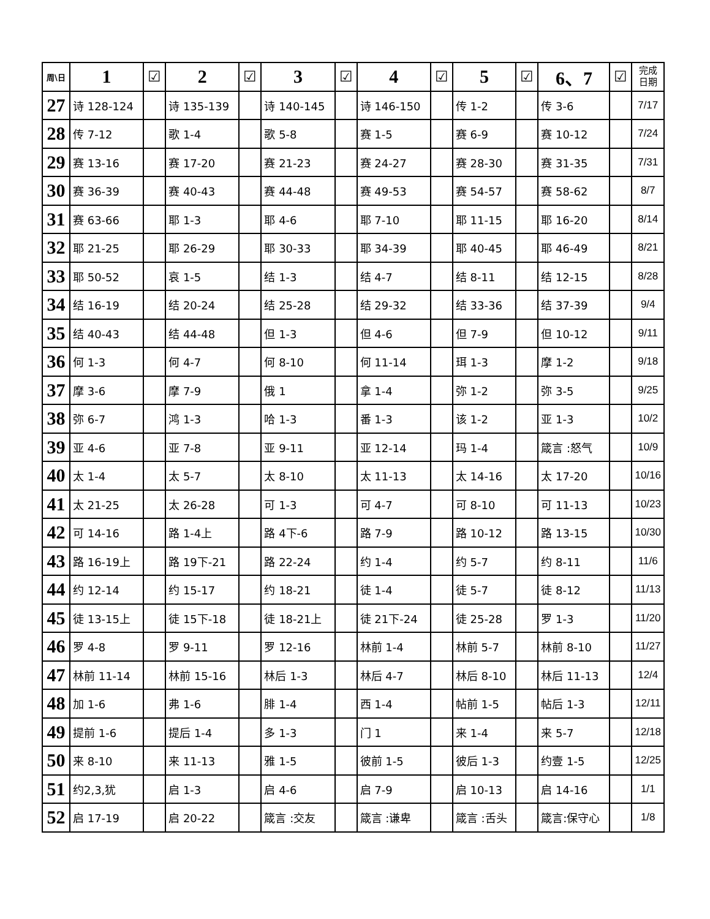| 周\日 | 1 | ☑ | 2 | ☑ | 3 | ☑ | 4 | ☑ | 5 | ☑ | 6、7 | ☑ | 完成 日期 |
| --- | --- | --- | --- | --- | --- | --- | --- | --- | --- | --- | --- | --- | --- |
| 27 | 诗 128-124 | | 诗 135-139 | | 诗 140-145 | | 诗 146-150 | | 传 1-2 | | 传 3-6 | | 7/17 |
| 28 | 传 7-12 | | 歌 1-4 | | 歌 5-8 | | 赛 1-5 | | 赛 6-9 | | 赛 10-12 | | 7/24 |
| 29 | 赛 13-16 | | 赛 17-20 | | 赛 21-23 | | 赛 24-27 | | 赛 28-30 | | 赛 31-35 | | 7/31 |
| 30 | 赛 36-39 | | 赛 40-43 | | 赛 44-48 | | 赛 49-53 | | 赛 54-57 | | 赛 58-62 | | 8/7 |
| 31 | 赛 63-66 | | 耶 1-3 | | 耶 4-6 | | 耶 7-10 | | 耶 11-15 | | 耶 16-20 | | 8/14 |
| 32 | 耶 21-25 | | 耶 26-29 | | 耶 30-33 | | 耶 34-39 | | 耶 40-45 | | 耶 46-49 | | 8/21 |
| 33 | 耶 50-52 | | 哀 1-5 | | 结 1-3 | | 结 4-7 | | 结 8-11 | | 结 12-15 | | 8/28 |
| 34 | 结 16-19 | | 结 20-24 | | 结 25-28 | | 结 29-32 | | 结 33-36 | | 结 37-39 | | 9/4 |
| 35 | 结 40-43 | | 结 44-48 | | 但 1-3 | | 但 4-6 | | 但 7-9 | | 但 10-12 | | 9/11 |
| 36 | 何 1-3 | | 何 4-7 | | 何 8-10 | | 何 11-14 | | 珥 1-3 | | 摩 1-2 | | 9/18 |
| 37 | 摩 3-6 | | 摩 7-9 | | 俄 1 | | 拿 1-4 | | 弥 1-2 | | 弥 3-5 | | 9/25 |
| 38 | 弥 6-7 | | 鸿 1-3 | | 哈 1-3 | | 番 1-3 | | 该 1-2 | | 亚 1-3 | | 10/2 |
| 39 | 亚 4-6 | | 亚 7-8 | | 亚 9-11 | | 亚 12-14 | | 玛 1-4 | | 箴言 :怒气 | | 10/9 |
| 40 | 太 1-4 | | 太 5-7 | | 太 8-10 | | 太 11-13 | | 太 14-16 | | 太 17-20 | | 10/16 |
| 41 | 太 21-25 | | 太 26-28 | | 可 1-3 | | 可 4-7 | | 可 8-10 | | 可 11-13 | | 10/23 |
| 42 | 可 14-16 | | 路 1-4上 | | 路 4下-6 | | 路 7-9 | | 路 10-12 | | 路 13-15 | | 10/30 |
| 43 | 路 16-19上 | | 路 19下-21 | | 路 22-24 | | 约 1-4 | | 约 5-7 | | 约 8-11 | | 11/6 |
| 44 | 约 12-14 | | 约 15-17 | | 约 18-21 | | 徒 1-4 | | 徒 5-7 | | 徒 8-12 | | 11/13 |
| 45 | 徒 13-15上 | | 徒 15下-18 | | 徒 18-21上 | | 徒 21下-24 | | 徒 25-28 | | 罗 1-3 | | 11/20 |
| 46 | 罗 4-8 | | 罗 9-11 | | 罗 12-16 | | 林前 1-4 | | 林前 5-7 | | 林前 8-10 | | 11/27 |
| 47 | 林前 11-14 | | 林前 15-16 | | 林后 1-3 | | 林后 4-7 | | 林后 8-10 | | 林后 11-13 | | 12/4 |
| 48 | 加 1-6 | | 弗 1-6 | | 腓 1-4 | | 西 1-4 | | 帖前 1-5 | | 帖后 1-3 | | 12/11 |
| 49 | 提前 1-6 | | 提后 1-4 | | 多 1-3 | | 门 1 | | 来 1-4 | | 来 5-7 | | 12/18 |
| 50 | 来 8-10 | | 来 11-13 | | 雅 1-5 | | 彼前 1-5 | | 彼后 1-3 | | 约壹 1-5 | | 12/25 |
| 51 | 约2,3,犹 | | 启 1-3 | | 启 4-6 | | 启 7-9 | | 启 10-13 | | 启 14-16 | | 1/1 |
| 52 | 启 17-19 | | 启 20-22 | | 箴言 :交友 | | 箴言 :谦卑 | | 箴言 :舌头 | | 箴言:保守心 | | 1/8 |